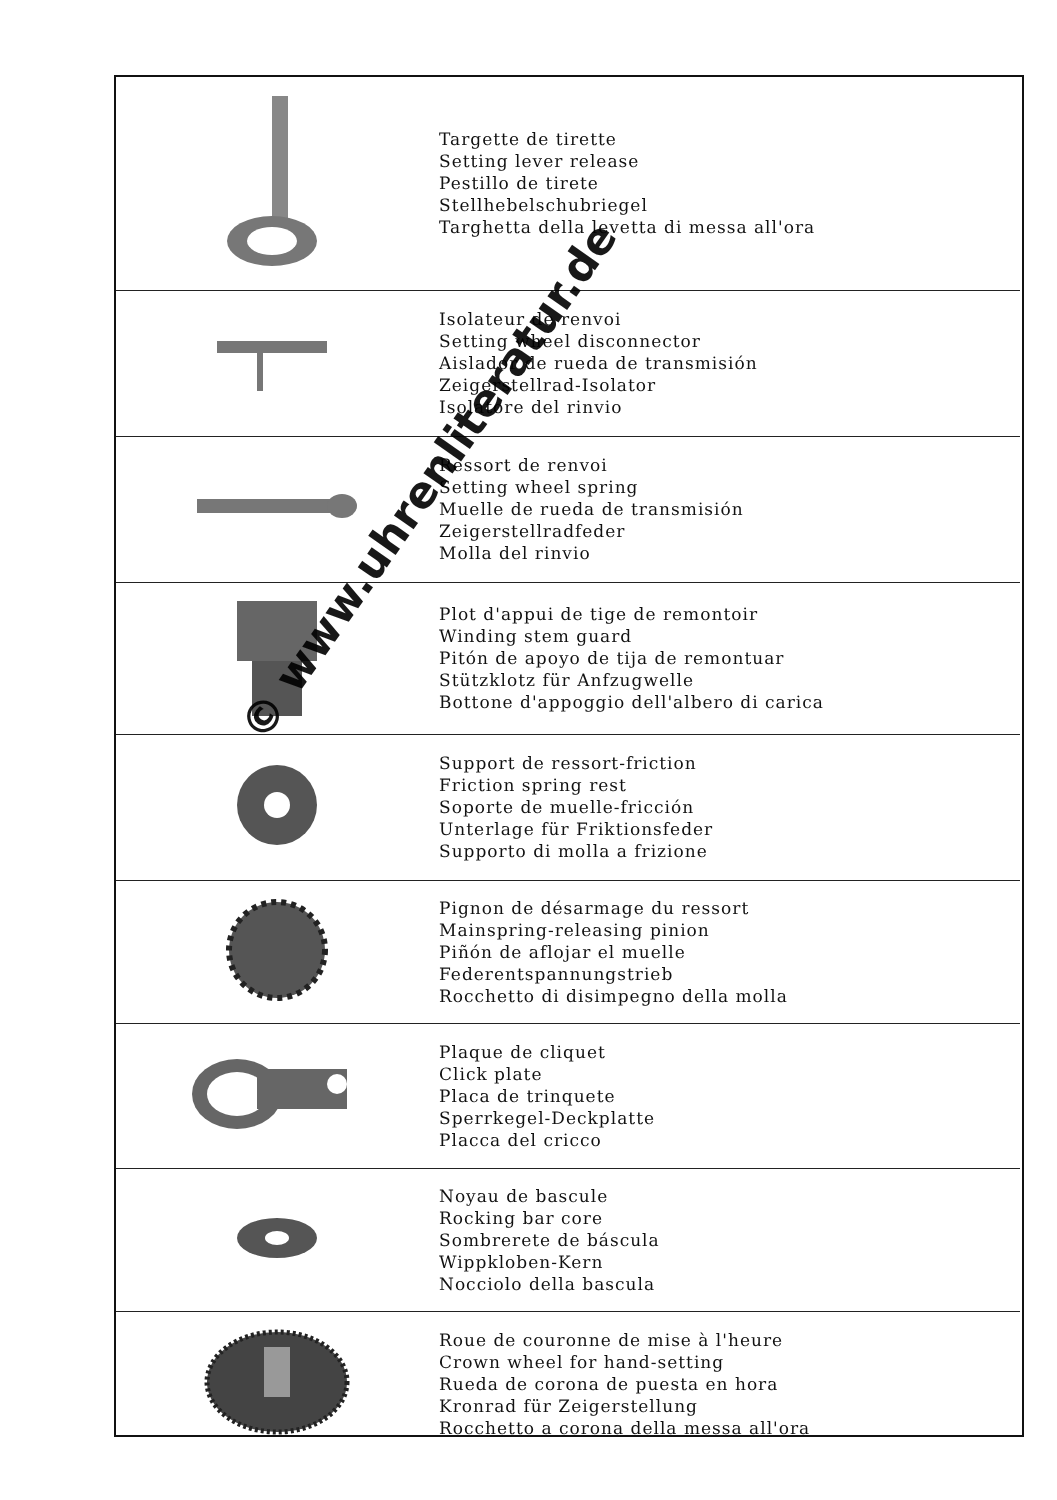| | Targette de tirette Setting lever release Pestillo de tirete Stellhebelschubriegel Targhetta della levetta di messa all'ora |
| | Isolateur de renvoi Setting wheel disconnector Aislador de rueda de transmisión Zeigerstellrad-Isolator Isolatore del rinvio |
| | Ressort de renvoi Setting wheel spring Muelle de rueda de transmisión Zeigerstellradfeder Molla del rinvio |
| | Plot d'appui de tige de remontoir Winding stem guard Pitón de apoyo de tija de remontuar Stützklotz für Anfzugwelle Bottone d'appoggio dell'albero di carica |
| | Support de ressort-friction Friction spring rest Soporte de muelle-fricción Unterlage für Friktionsfeder Supporto di molla a frizione |
| | Pignon de désarmage du ressort Mainspring-releasing pinion Piñón de aflojar el muelle Federentspannungstrieb Rocchetto di disimpegno della molla |
| | Plaque de cliquet Click plate Placa de trinquete Sperrkegel-Deckplatte Placca del cricco |
| | Noyau de bascule Rocking bar core Sombrerete de báscula Wippkloben-Kern Nocciolo della bascula |
| | Roue de couronne de mise à l'heure Crown wheel for hand-setting Rueda de corona de puesta en hora Kronrad für Zeigerstellung Rocchetto a corona della messa all'ora |
© www.uhrenliteratur.de